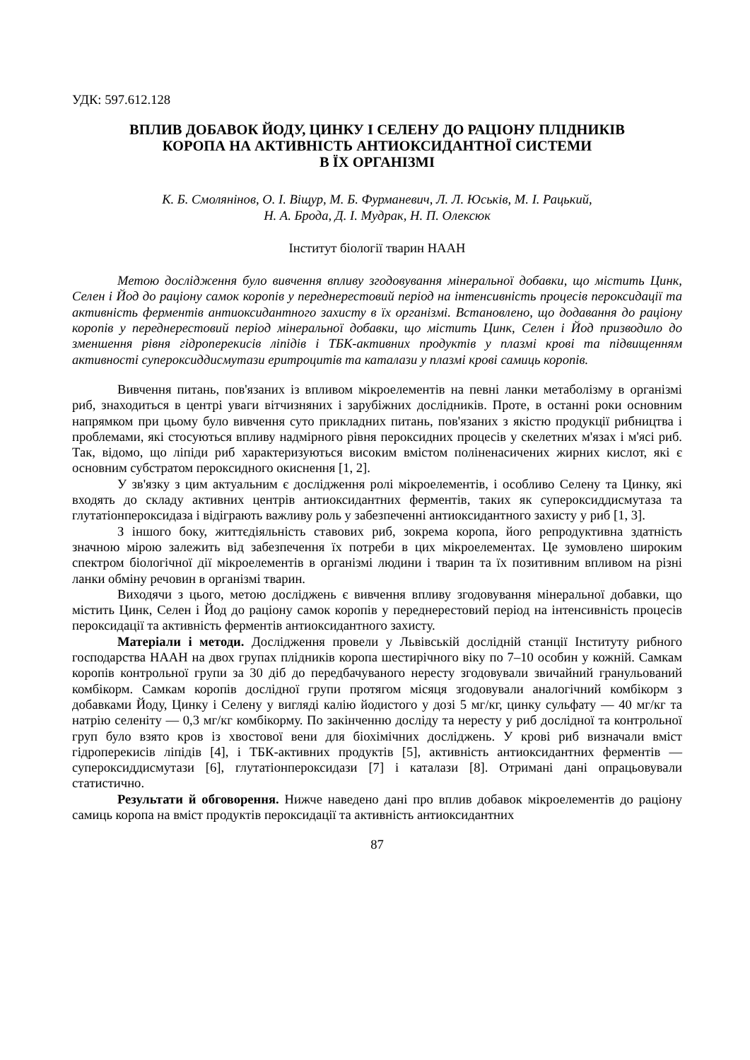УДК: 597.612.128
ВПЛИВ ДОБАВОК ЙОДУ, ЦИНКУ І СЕЛЕНУ ДО РАЦІОНУ ПЛІДНИКІВ
КОРОПА НА АКТИВНІСТЬ АНТИОКСИДАНТНОЇ СИСТЕМИ
В ЇХ ОРГАНІЗМІ
К. Б. Смолянінов, О. І. Віщур, М. Б. Фурманевич, Л. Л. Юськів, М. І. Рацький,
Н. А. Брода, Д. І. Мудрак, Н. П. Олексюк
Інститут біології тварин НААН
Метою дослідження було вивчення впливу згодовування мінеральної добавки, що містить Цинк, Селен і Йод до раціону самок коропів у переднерестовий період на інтенсивність процесів пероксидації та активність ферментів антиоксидантного захисту в їх організмі. Встановлено, що додавання до раціону коропів у переднерестовий період мінеральної добавки, що містить Цинк, Селен і Йод призводило до зменшення рівня гідроперекисів ліпідів і ТБК-активних продуктів у плазмі крові та підвищенням активності супероксиддисмутази еритроцитів та каталази у плазмі крові самиць коропів.
Вивчення питань, пов'язаних із впливом мікроелементів на певні ланки метаболізму в організмі риб, знаходиться в центрі уваги вітчизняних і зарубіжних дослідників. Проте, в останні роки основним напрямком при цьому було вивчення суто прикладних питань, пов'язаних з якістю продукції рибництва і проблемами, які стосуються впливу надмірного рівня пероксидних процесів у скелетних м'язах і м'ясі риб. Так, відомо, що ліпіди риб характеризуються високим вмістом поліненасичених жирних кислот, які є основним субстратом пероксидного окиснення [1, 2].
У зв'язку з цим актуальним є дослідження ролі мікроелементів, і особливо Селену та Цинку, які входять до складу активних центрів антиоксидантних ферментів, таких як супероксиддисмутаза та глутатіонпероксидаза і відіграють важливу роль у забезпеченні антиоксидантного захисту у риб [1, 3].
З іншого боку, життєдіяльність ставових риб, зокрема коропа, його репродуктивна здатність значною мірою залежить від забезпечення їх потреби в цих мікроелементах. Це зумовлено широким спектром біологічної дії мікроелементів в організмі людини і тварин та їх позитивним впливом на різні ланки обміну речовин в організмі тварин.
Виходячи з цього, метою досліджень є вивчення впливу згодовування мінеральної добавки, що містить Цинк, Селен і Йод до раціону самок коропів у переднерестовий період на інтенсивність процесів пероксидації та активність ферментів антиоксидантного захисту.
Матеріали і методи. Дослідження провели у Львівській дослідній станції Інституту рибного господарства НААН на двох групах плідників коропа шестирічного віку по 7–10 особин у кожній. Самкам коропів контрольної групи за 30 діб до передбачуваного нересту згодовували звичайний гранульований комбікорм. Самкам коропів дослідної групи протягом місяця згодовували аналогічний комбікорм з добавками Йоду, Цинку і Селену у вигляді калію йодистого у дозі 5 мг/кг, цинку сульфату — 40 мг/кг та натрію селеніту — 0,3 мг/кг комбікорму. По закінченню досліду та нересту у риб дослідної та контрольної груп було взято кров із хвостової вени для біохімічних досліджень. У крові риб визначали вміст гідроперекисів ліпідів [4], і ТБК-активних продуктів [5], активність антиоксидантних ферментів — супероксиддисмутази [6], глутатіонпероксидази [7] і каталази [8]. Отримані дані опрацьовували статистично.
Результати й обговорення. Нижче наведено дані про вплив добавок мікроелементів до раціону самиць коропа на вміст продуктів пероксидації та активність антиоксидантних
87